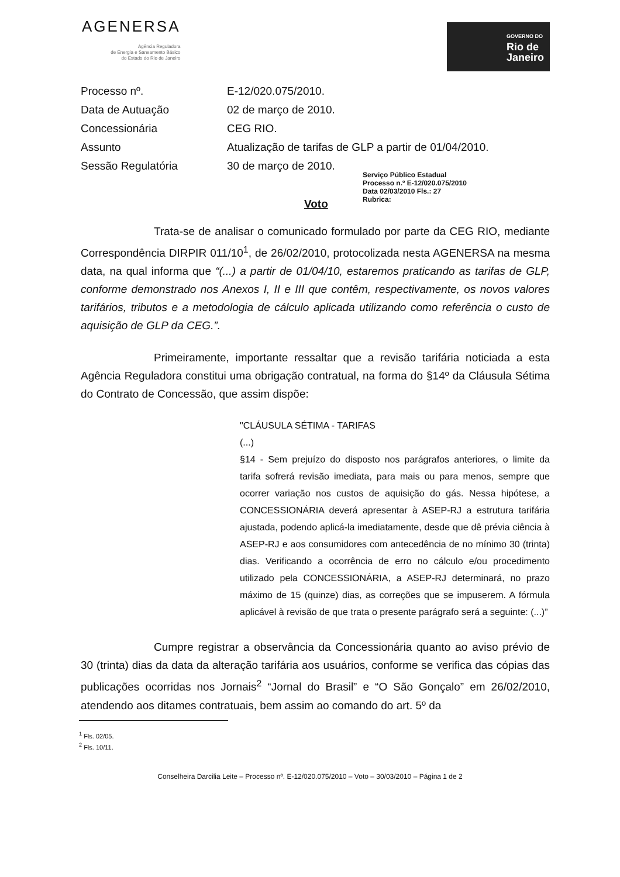AGENERSA
Agência Reguladora
de Energia e Saneamento Básico
do Estado do Rio de Janeiro
GOVERNO DO
Rio de
Janeiro
| Processo nº. | E-12/020.075/2010. |
| Data de Autuação | 02 de março de 2010. |
| Concessionária | CEG RIO. |
| Assunto | Atualização de tarifas de GLP a partir de 01/04/2010. |
| Sessão Regulatória | 30 de março de 2010. |
Serviço Público Estadual
Processo n.º E-12/020.075/2010
Data 02/03/2010 Fls.: 27
Rubrica:
Voto
Trata-se de analisar o comunicado formulado por parte da CEG RIO, mediante Correspondência DIRPIR 011/10<sup>1</sup>, de 26/02/2010, protocolizada nesta AGENERSA na mesma data, na qual informa que “(...) a partir de 01/04/10, estaremos praticando as tarifas de GLP, conforme demonstrado nos Anexos I, II e III que contêm, respectivamente, os novos valores tarifários, tributos e a metodologia de cálculo aplicada utilizando como referência o custo de aquisição de GLP da CEG.”.
Primeiramente, importante ressaltar que a revisão tarifária noticiada a esta Agência Reguladora constitui uma obrigação contratual, na forma do §14º da Cláusula Sétima do Contrato de Concessão, que assim dispõe:
"CLÁUSULA SÉTIMA - TARIFAS
(...)
§14 - Sem prejuízo do disposto nos parágrafos anteriores, o limite da tarifa sofrerá revisão imediata, para mais ou para menos, sempre que ocorrer variação nos custos de aquisição do gás. Nessa hipótese, a CONCESSIONÁRIA deverá apresentar à ASEP-RJ a estrutura tarifária ajustada, podendo aplicá-la imediatamente, desde que dê prévia ciência à ASEP-RJ e aos consumidores com antecedência de no mínimo 30 (trinta) dias. Verificando a ocorrência de erro no cálculo e/ou procedimento utilizado pela CONCESSIONÁRIA, a ASEP-RJ determinará, no prazo máximo de 15 (quinze) dias, as correções que se impuserem. A fórmula aplicável à revisão de que trata o presente parágrafo será a seguinte: (...)”
Cumpre registrar a observância da Concessionária quanto ao aviso prévio de 30 (trinta) dias da data da alteração tarifária aos usuários, conforme se verifica das cópias das publicações ocorridas nos Jornais<sup>2</sup> “Jornal do Brasil” e “O São Gonçalo” em 26/02/2010, atendendo aos ditames contratuais, bem assim ao comando do art. 5º da
<sup>1</sup> Fls. 02/05.
<sup>2</sup> Fls. 10/11.
Conselheira Darcilia Leite – Processo nº. E-12/020.075/2010 – Voto – 30/03/2010 – Página 1 de 2